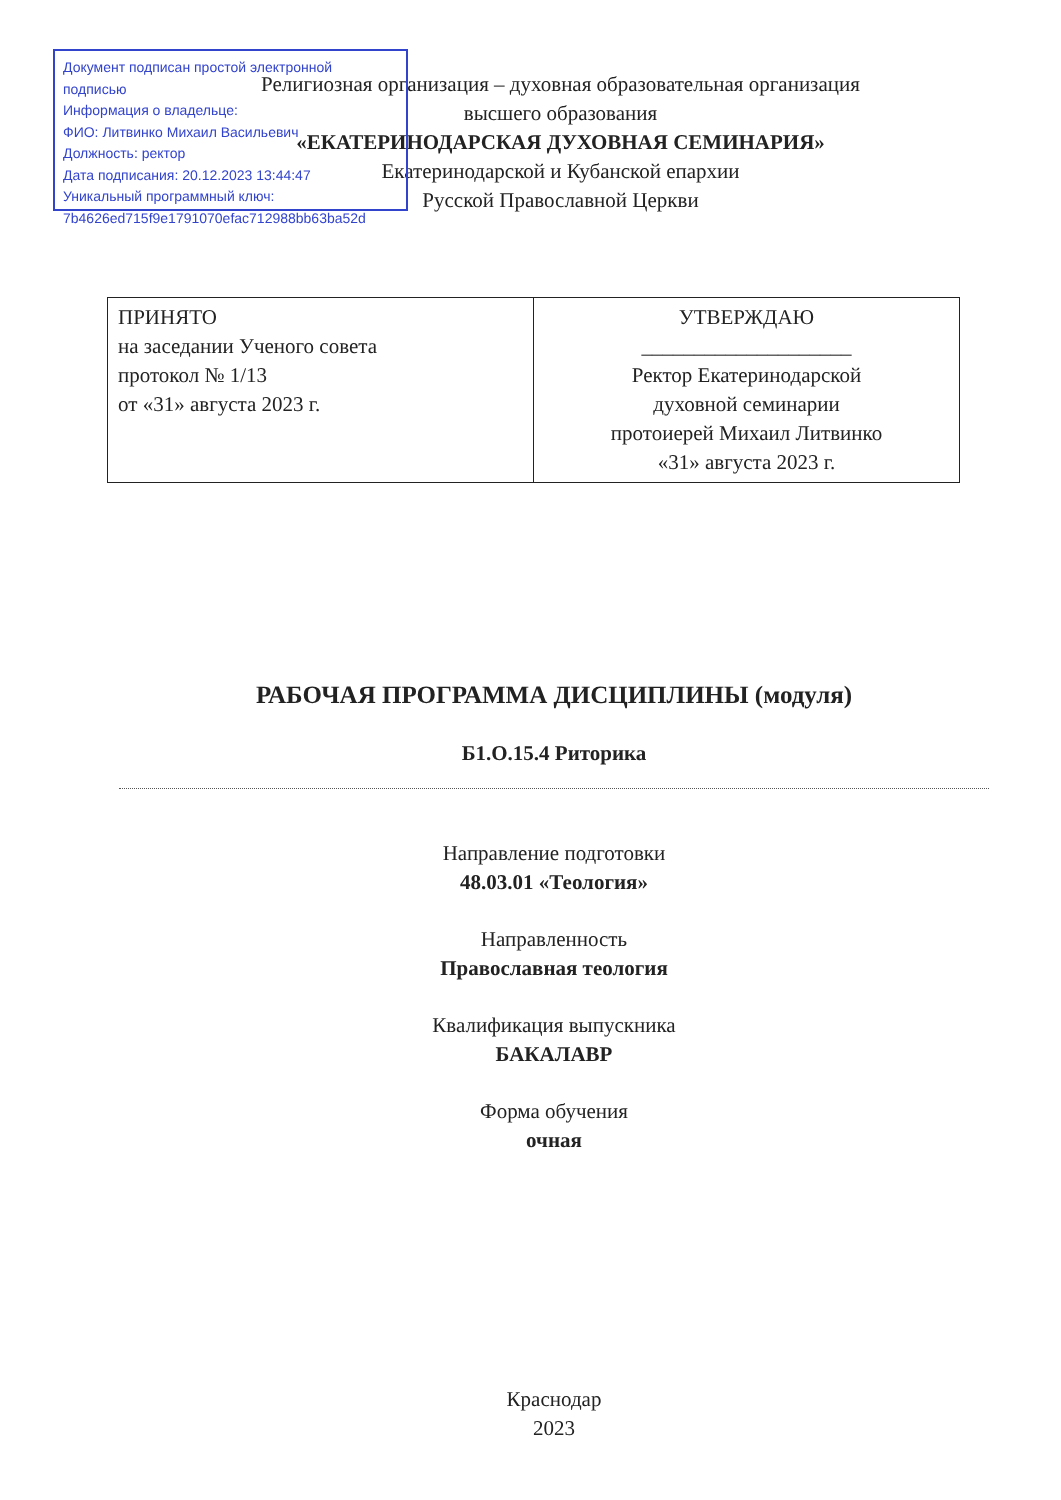Документ подписан простой электронной подписью
Информация о владельце:
ФИО: Литвинко Михаил Васильевич
Должность: ректор
Дата подписания: 20.12.2023 13:44:47
Уникальный программный ключ:
7b4626ed715f9e1791070efac712988bb63ba52d
Религиозная организация – духовная образовательная организация
высшего образования
«ЕКАТЕРИНОДАРСКАЯ ДУХОВНАЯ СЕМИНАРИЯ»
Екатеринодарской и Кубанской епархии
Русской Православной Церкви
| ПРИНЯТО на заседании Ученого совета протокол № 1/13 от «31» августа 2023 г. | УТВЕРЖДАЮ ____________________ Ректор Екатеринодарской духовной семинарии протоиерей Михаил Литвинко «31» августа 2023 г. |
РАБОЧАЯ ПРОГРАММА ДИСЦИПЛИНЫ (модуля)
Б1.О.15.4 Риторика
Направление подготовки
48.03.01 «Теология»
Направленность
Православная теология
Квалификация выпускника
БАКАЛАВР
Форма обучения
очная
Краснодар
2023